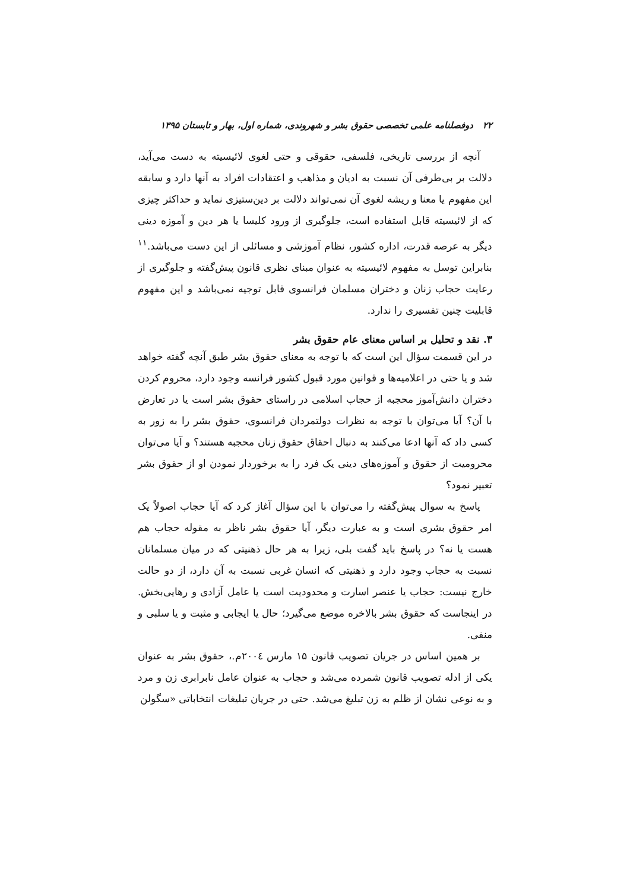۲۲ دوفصلنامه علمی تخصصی حقوق بشر و شهروندی، شماره اول، بهار و تابستان ۱۳۹۵
آنچه از بررسی تاریخی، فلسفی، حقوقی و حتی لغوی لائیسیته به دست می‌آید، دلالت بر بی‌طرفی آن نسبت به ادیان و مذاهب و اعتقادات افراد به آنها دارد و سابقه این مفهوم یا معنا و ریشه لغوی آن نمی‌تواند دلالت بر دین‌ستیزی نماید و حداکثر چیزی که از لائیسیته قابل استفاده است، جلوگیری از ورود کلیسا یا هر دین و آموزه دینی دیگر به عرصه قدرت، اداره کشور، نظام آموزشی و مسائلی از این دست می‌باشد.<sup>۱۱</sup> بنابراین توسل به مفهوم لائیسیته به عنوان مبنای نظری قانون پیش‌گفته و جلوگیری از رعایت حجاب زنان و دختران مسلمان فرانسوی قابل توجیه نمی‌باشد و این مفهوم قابلیت چنین تفسیری را ندارد.
۳. نقد و تحلیل بر اساس معنای عام حقوق بشر
در این قسمت سؤال این است که با توجه به معنای حقوق بشر طبق آنچه گفته خواهد شد و یا حتی در اعلامیه‌ها و قوانین مورد قبول کشور فرانسه وجود دارد، محروم کردن دختران دانش‌آموز محجبه از حجاب اسلامی در راستای حقوق بشر است یا در تعارض با آن؟ آیا می‌توان با توجه به نظرات دولتمردان فرانسوی، حقوق بشر را به زور به کسی داد که آنها ادعا می‌کنند به دنبال احقاق حقوق زنان محجبه هستند؟ و آیا می‌توان محرومیت از حقوق و آموزه‌های دینی یک فرد را به برخوردار نمودن او از حقوق بشر تعبیر نمود؟
پاسخ به سوال پیش‌گفته را می‌توان با این سؤال آغاز کرد که آیا حجاب اصولاً یک امر حقوق بشری است و به عبارت دیگر، آیا حقوق بشر ناظر به مقوله حجاب هم هست یا نه؟ در پاسخ باید گفت بلی، زیرا به هر حال ذهنیتی که در میان مسلمانان نسبت به حجاب وجود دارد و ذهنیتی که انسان غربی نسبت به آن دارد، از دو حالت خارج نیست: حجاب یا عنصر اسارت و محدودیت است یا عامل آزادی و رهایی‌بخش. در اینجاست که حقوق بشر بالاخره موضع می‌گیرد؛ حال یا ایجابی و مثبت و یا سلبی و منفی.
بر همین اساس در جریان تصویب قانون ۱۵ مارس ۲۰۰٤م.، حقوق بشر به عنوان یکی از ادله تصویب قانون شمرده می‌شد و حجاب به عنوان عامل نابرابری زن و مرد و به نوعی نشان از ظلم به زن تبلیغ می‌شد. حتی در جریان تبلیغات انتخاباتی «سگولن